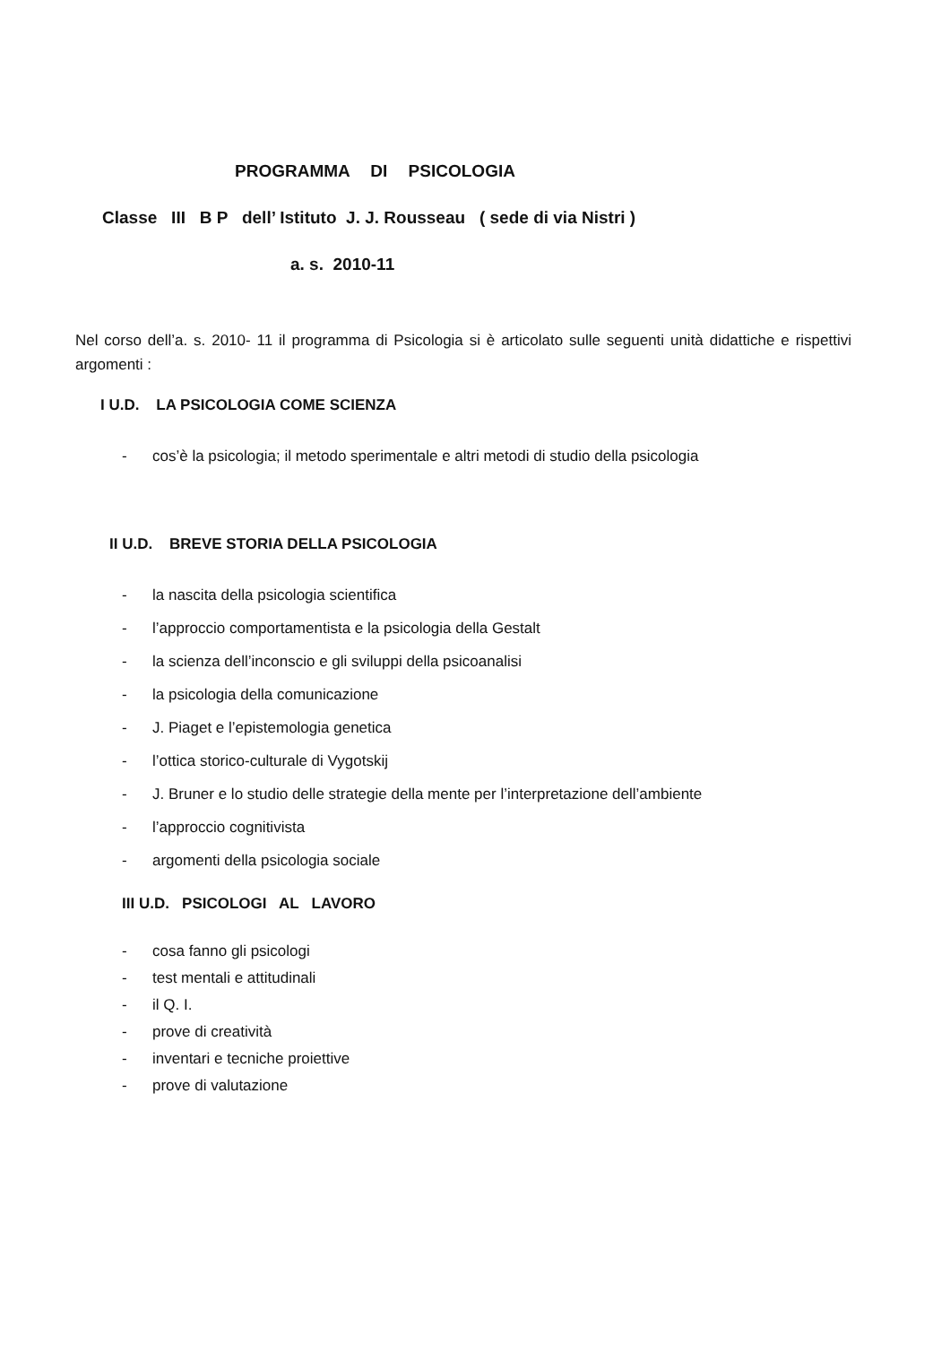PROGRAMMA DI PSICOLOGIA
Classe III B P dell’ Istituto J. J. Rousseau ( sede di via Nistri )
a. s. 2010-11
Nel corso dell’a. s. 2010- 11 il programma di Psicologia si è articolato sulle seguenti unità didattiche e rispettivi argomenti :
I U.D. LA PSICOLOGIA COME SCIENZA
- cos’è la psicologia; il metodo sperimentale e altri metodi di studio della psicologia
II U.D. BREVE STORIA DELLA PSICOLOGIA
- la nascita della psicologia scientifica
- l’approccio comportamentista e la psicologia della Gestalt
- la scienza dell’inconscio e gli sviluppi della psicoanalisi
- la psicologia della comunicazione
- J. Piaget e l’epistemologia genetica
- l’ottica storico-culturale di Vygotskij
- J. Bruner e lo studio delle strategie della mente per l’interpretazione dell’ambiente
- l’approccio cognitivista
- argomenti della psicologia sociale
III U.D. PSICOLOGI AL LAVORO
- cosa fanno gli psicologi
- test mentali e attitudinali
- il Q. I.
- prove di creatività
- inventari e tecniche proiettive
- prove di valutazione